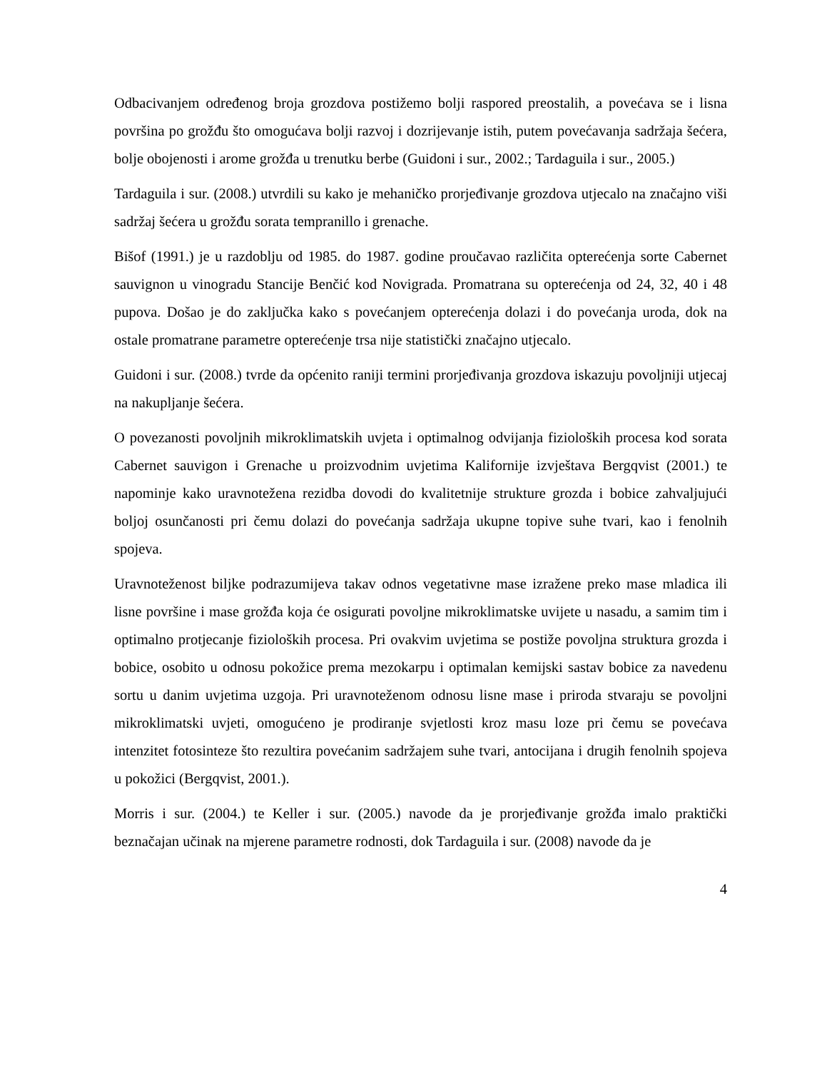Odbacivanjem određenog broja grozdova postižemo bolji raspored preostalih, a povećava se i lisna površina po grožđu što omogućava bolji razvoj i dozrijevanje istih, putem povećavanja sadržaja šećera, bolje obojenosti i arome grožđa u trenutku berbe (Guidoni i sur., 2002.; Tardaguila i sur., 2005.)
Tardaguila i sur. (2008.) utvrdili su kako je mehaničko prorjeđivanje grozdova utjecalo na značajno viši sadržaj šećera u grožđu sorata tempranillo i grenache.
Bišof (1991.) je u razdoblju od 1985. do 1987. godine proučavao različita opterećenja sorte Cabernet sauvignon u vinogradu Stancije Benčić kod Novigrada. Promatrana su opterećenja od 24, 32, 40 i 48 pupova. Došao je do zaključka kako s povećanjem opterećenja dolazi i do povećanja uroda, dok na ostale promatrane parametre opterećenje trsa nije statistički značajno utjecalo.
Guidoni i sur. (2008.) tvrde da općenito raniji termini prorjeđivanja grozdova iskazuju povoljniji utjecaj na nakupljanje šećera.
O povezanosti povoljnih mikroklimatskih uvjeta i optimalnog odvijanja fizioloških procesa kod sorata Cabernet sauvigon i Grenache u proizvodnim uvjetima Kalifornije izvještava Bergqvist (2001.) te napominje kako uravnotežena rezidba dovodi do kvalitetnije strukture grozda i bobice zahvaljujući boljoj osunčanosti pri čemu dolazi do povećanja sadržaja ukupne topive suhe tvari, kao i fenolnih spojeva.
Uravnoteženost biljke podrazumijeva takav odnos vegetativne mase izražene preko mase mladica ili lisne površine i mase grožđa koja će osigurati povoljne mikroklimatske uvijete u nasadu, a samim tim i optimalno protjecanje fizioloških procesa. Pri ovakvim uvjetima se postiže povoljna struktura grozda i bobice, osobito u odnosu pokožice prema mezokarpu i optimalan kemijski sastav bobice za navedenu sortu u danim uvjetima uzgoja. Pri uravnoteženom odnosu lisne mase i priroda stvaraju se povoljni mikroklimatski uvjeti, omogućeno je prodiranje svjetlosti kroz masu loze pri čemu se povećava intenzitet fotosinteze što rezultira povećanim sadržajem suhe tvari, antocijana i drugih fenolnih spojeva u pokožici (Bergqvist, 2001.).
Morris i sur. (2004.) te Keller i sur. (2005.) navode da je prorjeđivanje grožđa imalo praktički beznačajan učinak na mjerene parametre rodnosti, dok Tardaguila i sur. (2008) navode da je
4